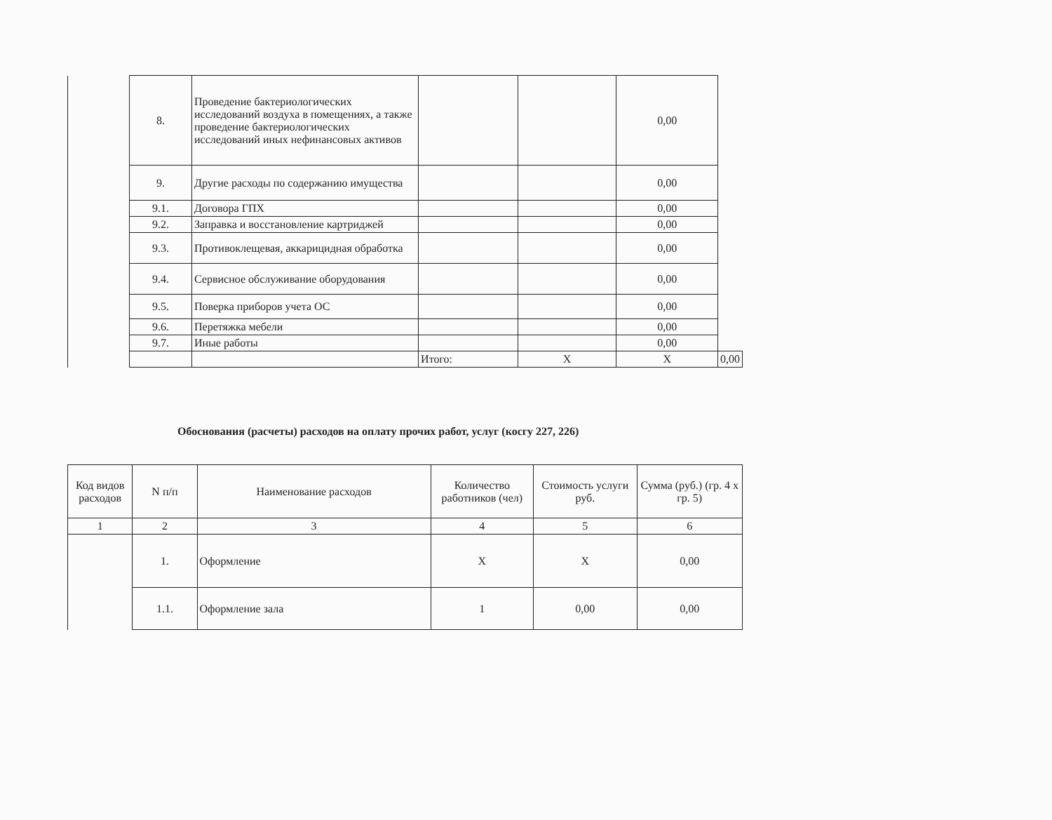| | 8. | Проведение бактериологических исследований воздуха в помещениях, а также проведение бактериологических исследований иных нефинансовых активов | | | 0,00 | |
| | 9. | Другие расходы по содержанию имущества | | | 0,00 | |
| | 9.1. | Договора ГПХ | | | 0,00 | |
| | 9.2. | Заправка и восстановление картриджей | | | 0,00 | |
| | 9.3. | Противоклещевая, аккарицидная обработка | | | 0,00 | |
| | 9.4. | Сервисное обслуживание оборудования | | | 0,00 | |
| | 9.5. | Поверка приборов учета ОС | | | 0,00 | |
| | 9.6. | Перетяжка мебели | | | 0,00 | |
| | 9.7. | Иные работы | | | 0,00 | |
| | | | Итого: | X | X | 0,00 |
Обоснования (расчеты) расходов на оплату прочих работ, услуг (косгу 227, 226)
| Код видов расходов | N п/п | Наименование расходов | Количество работников (чел) | Стоимость услуги руб. | Сумма (руб.) (гр. 4 x гр. 5) |
| --- | --- | --- | --- | --- | --- |
| 1 | 2 | 3 | 4 | 5 | 6 |
| | 1. | Оформление | X | X | 0,00 |
| | 1.1. | Оформление зала | 1 | 0,00 | 0,00 |